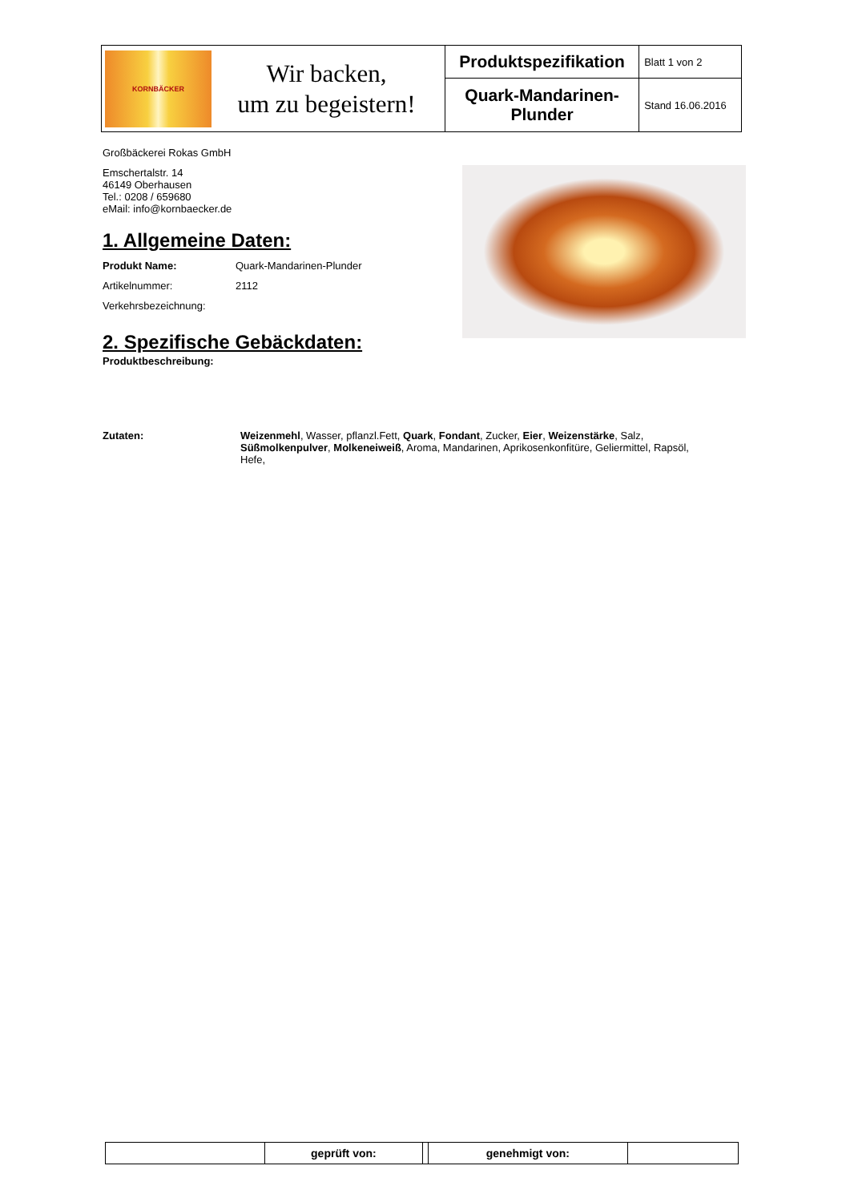| KORNBÄCKER Wir backen, um zu begeistern! | Produktspezifikation | Blatt 1 von 2 |
| | Quark-Mandarinen- Plunder | Stand 16.06.2016 |
Großbäckerei Rokas GmbH
Emschertalstr. 14
46149 Oberhausen
Tel.: 0208 / 659680
eMail: info@kornbaecker.de
1. Allgemeine Daten:
Produkt Name: Quark-Mandarinen-Plunder
Artikelnummer: 2112
Verkehrsbezeichnung:
2. Spezifische Gebäckdaten:
Produktbeschreibung:
Zutaten: Weizenmehl, Wasser, pflanzl.Fett, Quark, Fondant, Zucker, Eier, Weizenstärke, Salz, Süßmolkenpulver, Molkeneiweiß, Aroma, Mandarinen, Aprikosenkonfitüre, Geliermittel, Rapsöl, Hefe,
| | geprüft von: | | genehmigt von: | |